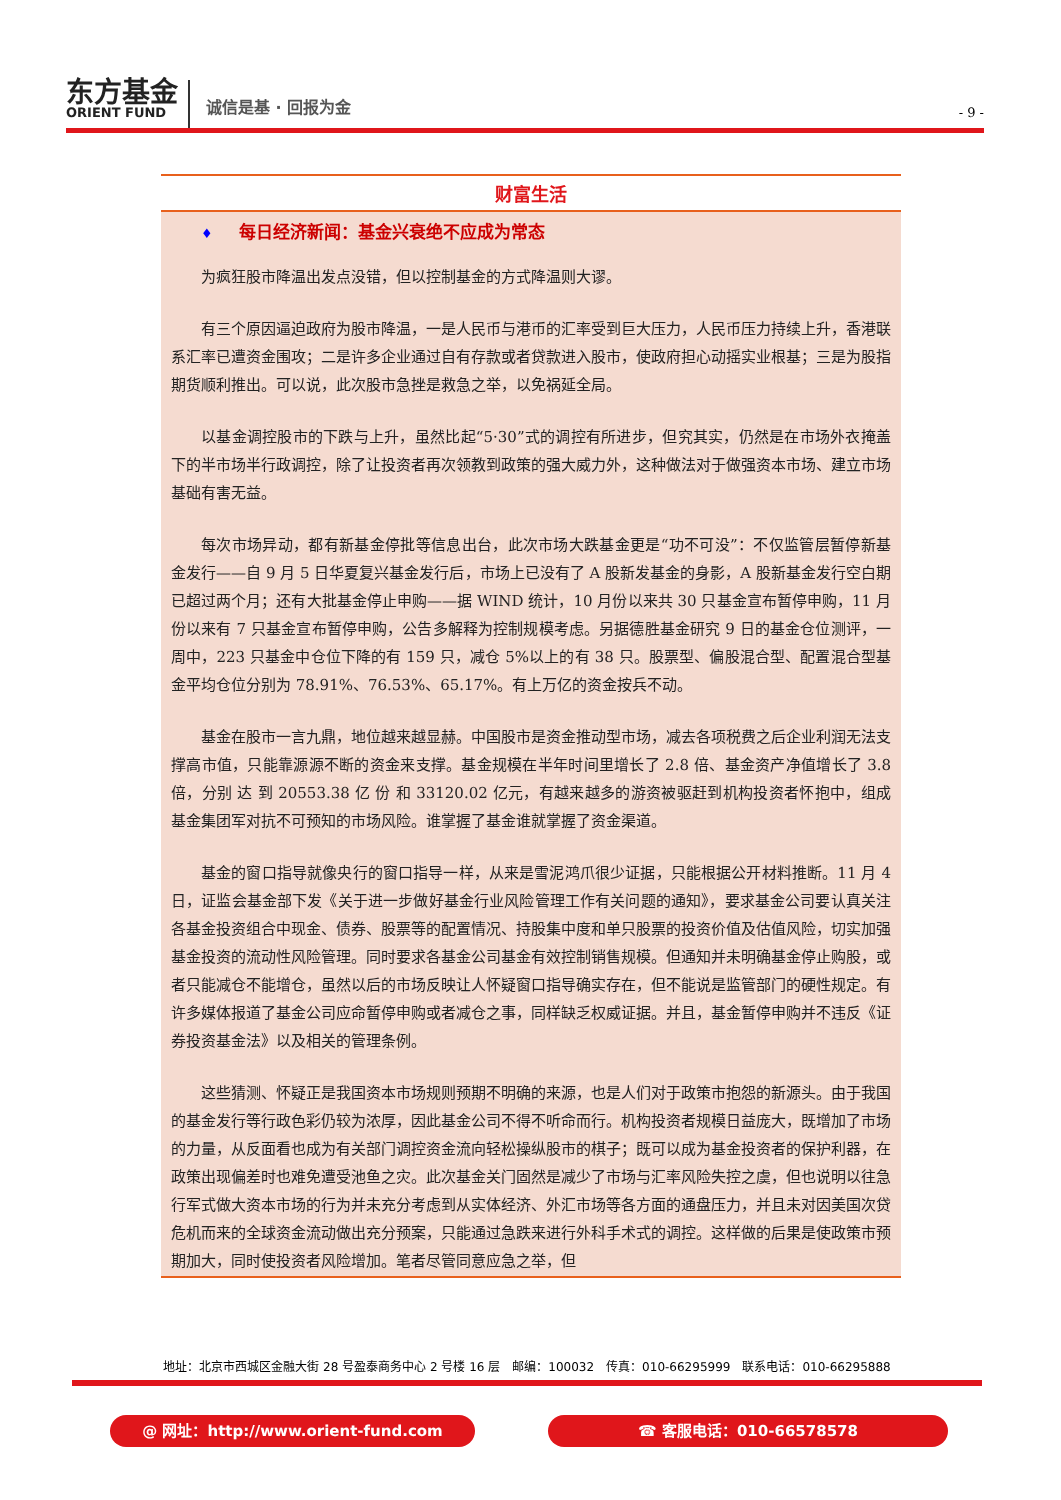东方基金
ORIENT FUND
诚信是基 · 回报为金
- 9 -
财富生活
♦ 每日经济新闻：基金兴衰绝不应成为常态
为疯狂股市降温出发点没错，但以控制基金的方式降温则大谬。
有三个原因逼迫政府为股市降温，一是人民币与港币的汇率受到巨大压力，人民币压力持续上升，香港联系汇率已遭资金围攻；二是许多企业通过自有存款或者贷款进入股市，使政府担心动摇实业根基；三是为股指期货顺利推出。可以说，此次股市急挫是救急之举，以免祸延全局。
以基金调控股市的下跌与上升，虽然比起“5·30”式的调控有所进步，但究其实，仍然是在市场外衣掩盖下的半市场半行政调控，除了让投资者再次领教到政策的强大威力外，这种做法对于做强资本市场、建立市场基础有害无益。
每次市场异动，都有新基金停批等信息出台，此次市场大跌基金更是“功不可没”：不仅监管层暂停新基金发行——自 9 月 5 日华夏复兴基金发行后，市场上已没有了 A 股新发基金的身影，A 股新基金发行空白期已超过两个月；还有大批基金停止申购——据 WIND 统计，10 月份以来共 30 只基金宣布暂停申购，11 月份以来有 7 只基金宣布暂停申购，公告多解释为控制规模考虑。另据德胜基金研究 9 日的基金仓位测评，一周中，223 只基金中仓位下降的有 159 只，减仓 5%以上的有 38 只。股票型、偏股混合型、配置混合型基金平均仓位分别为 78.91%、76.53%、65.17%。有上万亿的资金按兵不动。
基金在股市一言九鼎，地位越来越显赫。中国股市是资金推动型市场，减去各项税费之后企业利润无法支撑高市值，只能靠源源不断的资金来支撑。基金规模在半年时间里增长了 2.8 倍、基金资产净值增长了 3.8 倍，分别 达 到 20553.38 亿 份 和 33120.02 亿元，有越来越多的游资被驱赶到机构投资者怀抱中，组成基金集团军对抗不可预知的市场风险。谁掌握了基金谁就掌握了资金渠道。
基金的窗口指导就像央行的窗口指导一样，从来是雪泥鸿爪很少证据，只能根据公开材料推断。11 月 4 日，证监会基金部下发《关于进一步做好基金行业风险管理工作有关问题的通知》，要求基金公司要认真关注各基金投资组合中现金、债券、股票等的配置情况、持股集中度和单只股票的投资价值及估值风险，切实加强基金投资的流动性风险管理。同时要求各基金公司基金有效控制销售规模。但通知并未明确基金停止购股，或者只能减仓不能增仓，虽然以后的市场反映让人怀疑窗口指导确实存在，但不能说是监管部门的硬性规定。有许多媒体报道了基金公司应命暂停申购或者减仓之事，同样缺乏权威证据。并且，基金暂停申购并不违反《证券投资基金法》以及相关的管理条例。
这些猜测、怀疑正是我国资本市场规则预期不明确的来源，也是人们对于政策市抱怨的新源头。由于我国的基金发行等行政色彩仍较为浓厚，因此基金公司不得不听命而行。机构投资者规模日益庞大，既增加了市场的力量，从反面看也成为有关部门调控资金流向轻松操纵股市的棋子；既可以成为基金投资者的保护利器，在政策出现偏差时也难免遭受池鱼之灾。此次基金关门固然是减少了市场与汇率风险失控之虞，但也说明以往急行军式做大资本市场的行为并未充分考虑到从实体经济、外汇市场等各方面的通盘压力，并且未对因美国次贷危机而来的全球资金流动做出充分预案，只能通过急跌来进行外科手术式的调控。这样做的后果是使政策市预期加大，同时使投资者风险增加。笔者尽管同意应急之举，但
地址：北京市西城区金融大街 28 号盈泰商务中心 2 号楼 16 层　邮编：100032　传真：010-66295999　联系电话：010-66295888
@ 网址：http://www.orient-fund.com ☎ 客服电话：010-66578578